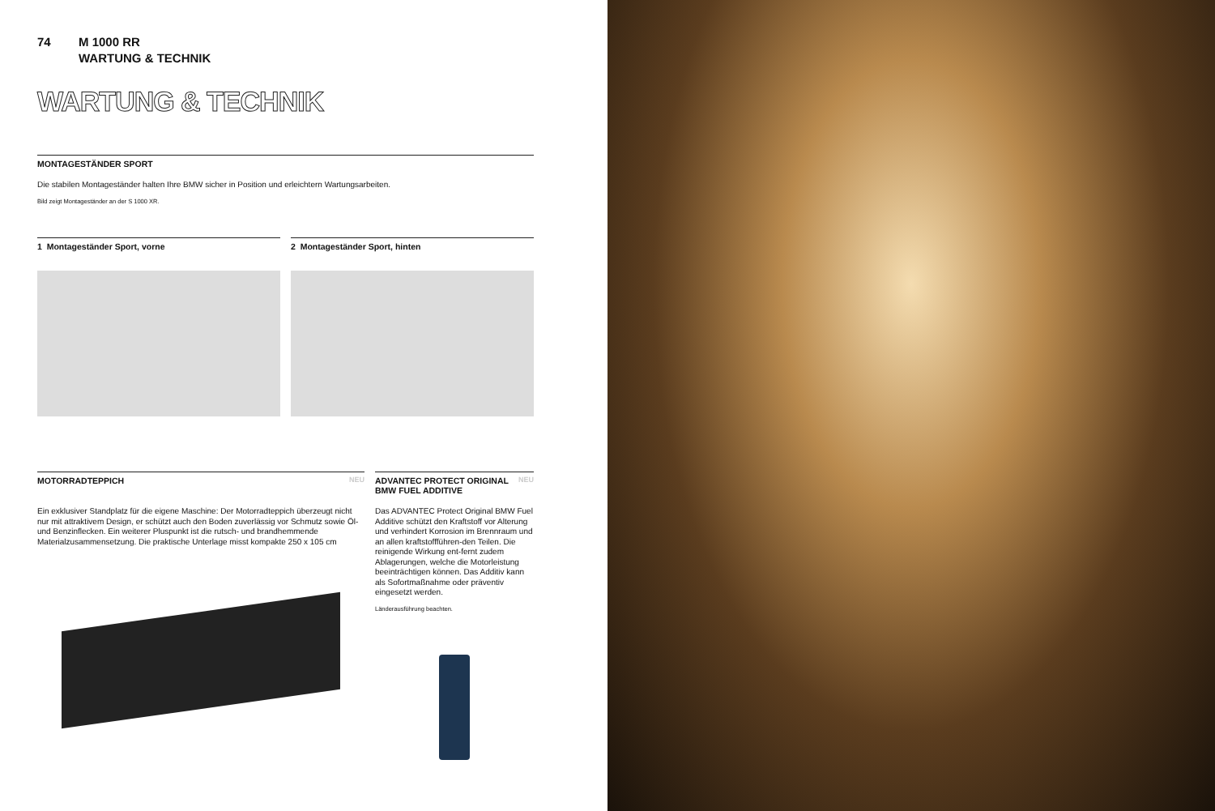74 M 1000 RR
WARTUNG & TECHNIK
WARTUNG & TECHNIK
MONTAGESTÄNDER SPORT
Die stabilen Montageständer halten Ihre BMW sicher in Position und erleichtern Wartungsarbeiten.
Bild zeigt Montageständer an der S 1000 XR.
1 Montageständer Sport, vorne 2 Montageständer Sport, hinten
MOTORRADTEPPICH NEU
Ein exklusiver Standplatz für die eigene Maschine: Der Motorradteppich überzeugt nicht nur mit attraktivem Design, er schützt auch den Boden zuverlässig vor Schmutz sowie Öl- und Benzinflecken. Ein weiterer Pluspunkt ist die rutsch- und brandhemmende Materialzusammensetzung. Die praktische Unterlage misst kompakte 250 x 105 cm
ADVANTEC PROTECT ORIGINAL NEU
BMW FUEL ADDITIVE
Das ADVANTEC Protect Original BMW Fuel Additive schützt den Kraftstoff vor Alterung und verhindert Korrosion im Brennraum und an allen kraftstoffführen-den Teilen. Die reinigende Wirkung ent-fernt zudem Ablagerungen, welche die Motorleistung beeinträchtigen können. Das Additiv kann als Sofortmaßnahme oder präventiv eingesetzt werden.
Länderausführung beachten.